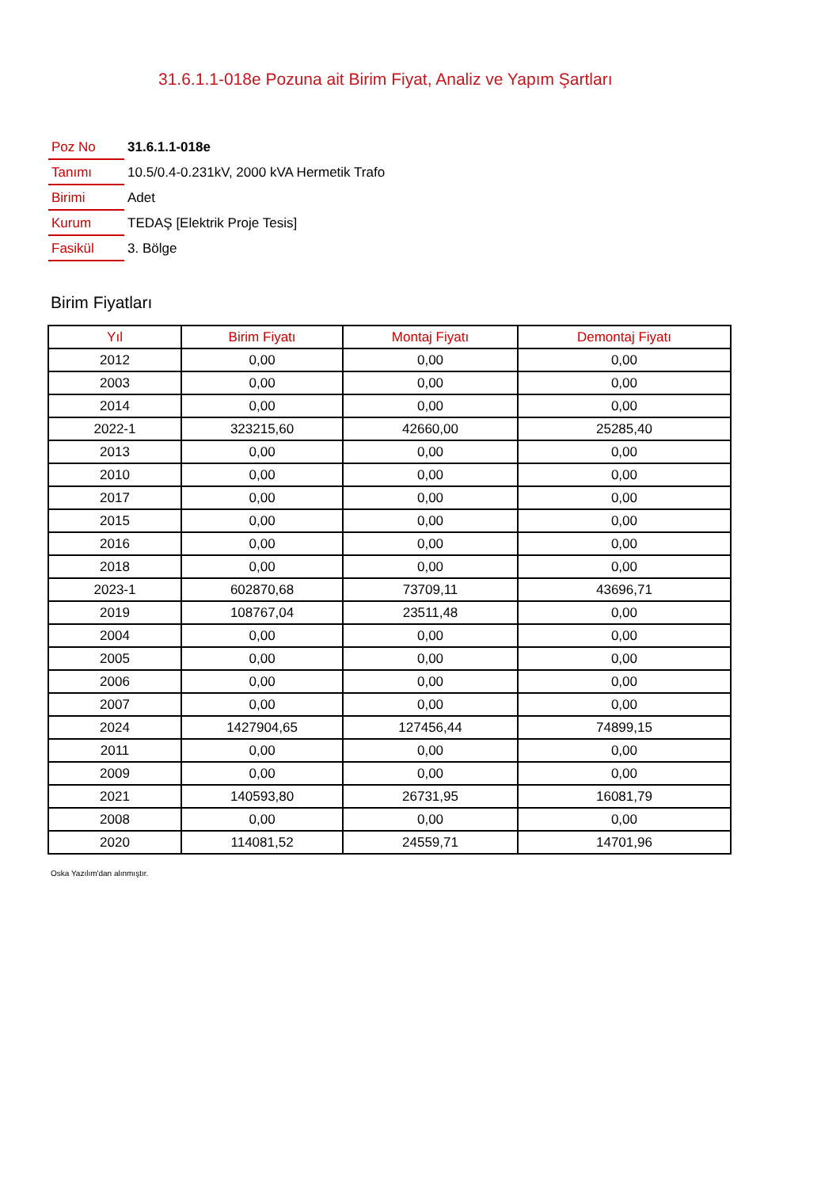31.6.1.1-018e Pozuna ait Birim Fiyat, Analiz ve Yapım Şartları
| Poz No | 31.6.1.1-018e |
| Tanımı | 10.5/0.4-0.231kV, 2000 kVA Hermetik Trafo |
| Birimi | Adet |
| Kurum | TEDAŞ [Elektrik Proje Tesis] |
| Fasikül | 3. Bölge |
Birim Fiyatları
| Yıl | Birim Fiyatı | Montaj Fiyatı | Demontaj Fiyatı |
| --- | --- | --- | --- |
| 2012 | 0,00 | 0,00 | 0,00 |
| 2003 | 0,00 | 0,00 | 0,00 |
| 2014 | 0,00 | 0,00 | 0,00 |
| 2022-1 | 323215,60 | 42660,00 | 25285,40 |
| 2013 | 0,00 | 0,00 | 0,00 |
| 2010 | 0,00 | 0,00 | 0,00 |
| 2017 | 0,00 | 0,00 | 0,00 |
| 2015 | 0,00 | 0,00 | 0,00 |
| 2016 | 0,00 | 0,00 | 0,00 |
| 2018 | 0,00 | 0,00 | 0,00 |
| 2023-1 | 602870,68 | 73709,11 | 43696,71 |
| 2019 | 108767,04 | 23511,48 | 0,00 |
| 2004 | 0,00 | 0,00 | 0,00 |
| 2005 | 0,00 | 0,00 | 0,00 |
| 2006 | 0,00 | 0,00 | 0,00 |
| 2007 | 0,00 | 0,00 | 0,00 |
| 2024 | 1427904,65 | 127456,44 | 74899,15 |
| 2011 | 0,00 | 0,00 | 0,00 |
| 2009 | 0,00 | 0,00 | 0,00 |
| 2021 | 140593,80 | 26731,95 | 16081,79 |
| 2008 | 0,00 | 0,00 | 0,00 |
| 2020 | 114081,52 | 24559,71 | 14701,96 |
Oska Yazılım'dan alınmıştır.